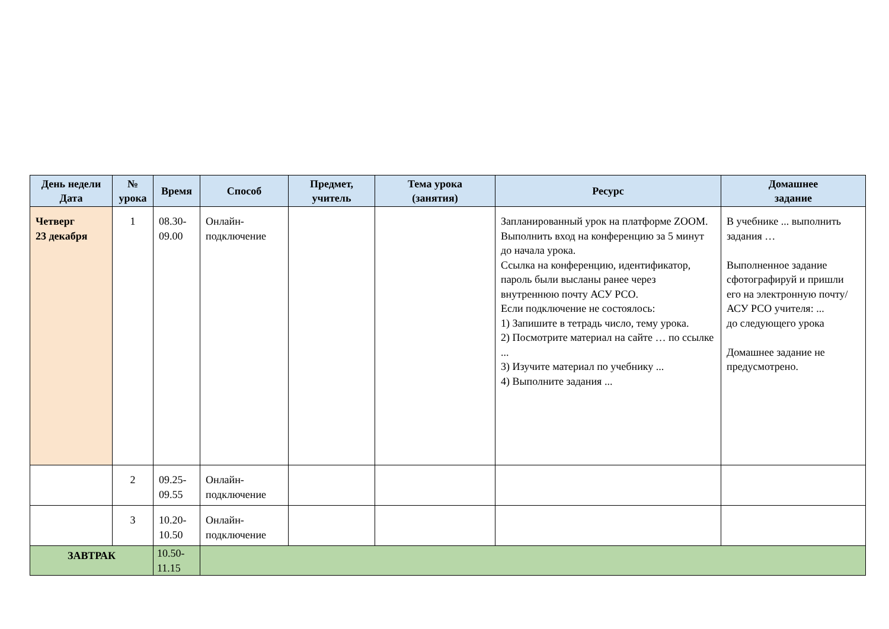| День недели Дата | № урока | Время | Способ | Предмет, учитель | Тема урока (занятия) | Ресурс | Домашнее задание |
| --- | --- | --- | --- | --- | --- | --- | --- |
| Четверг 23 декабря | 1 | 08.30- 09.00 | Онлайн- подключение | | | Запланированный урок на платформе ZOOM. Выполнить вход на конференцию за 5 минут до начала урока. Ссылка на конференцию, идентификатор, пароль были высланы ранее через внутреннюю почту АСУ РСО. Если подключение не состоялось: 1) Запишите в тетрадь число, тему урока. 2) Посмотрите материал на сайте … по ссылке ... 3) Изучите материал по учебнику ... 4) Выполните задания ... | В учебнике ... выполнить задания … Выполненное задание сфотографируй и пришли его на электронную почту/АСУ РСО учителя: ... до следующего урока Домашнее задание не предусмотрено. |
| | 2 | 09.25- 09.55 | Онлайн- подключение | | | | |
| | 3 | 10.20- 10.50 | Онлайн- подключение | | | | |
| ЗАВТРАК | | 10.50- 11.15 | | | | | |